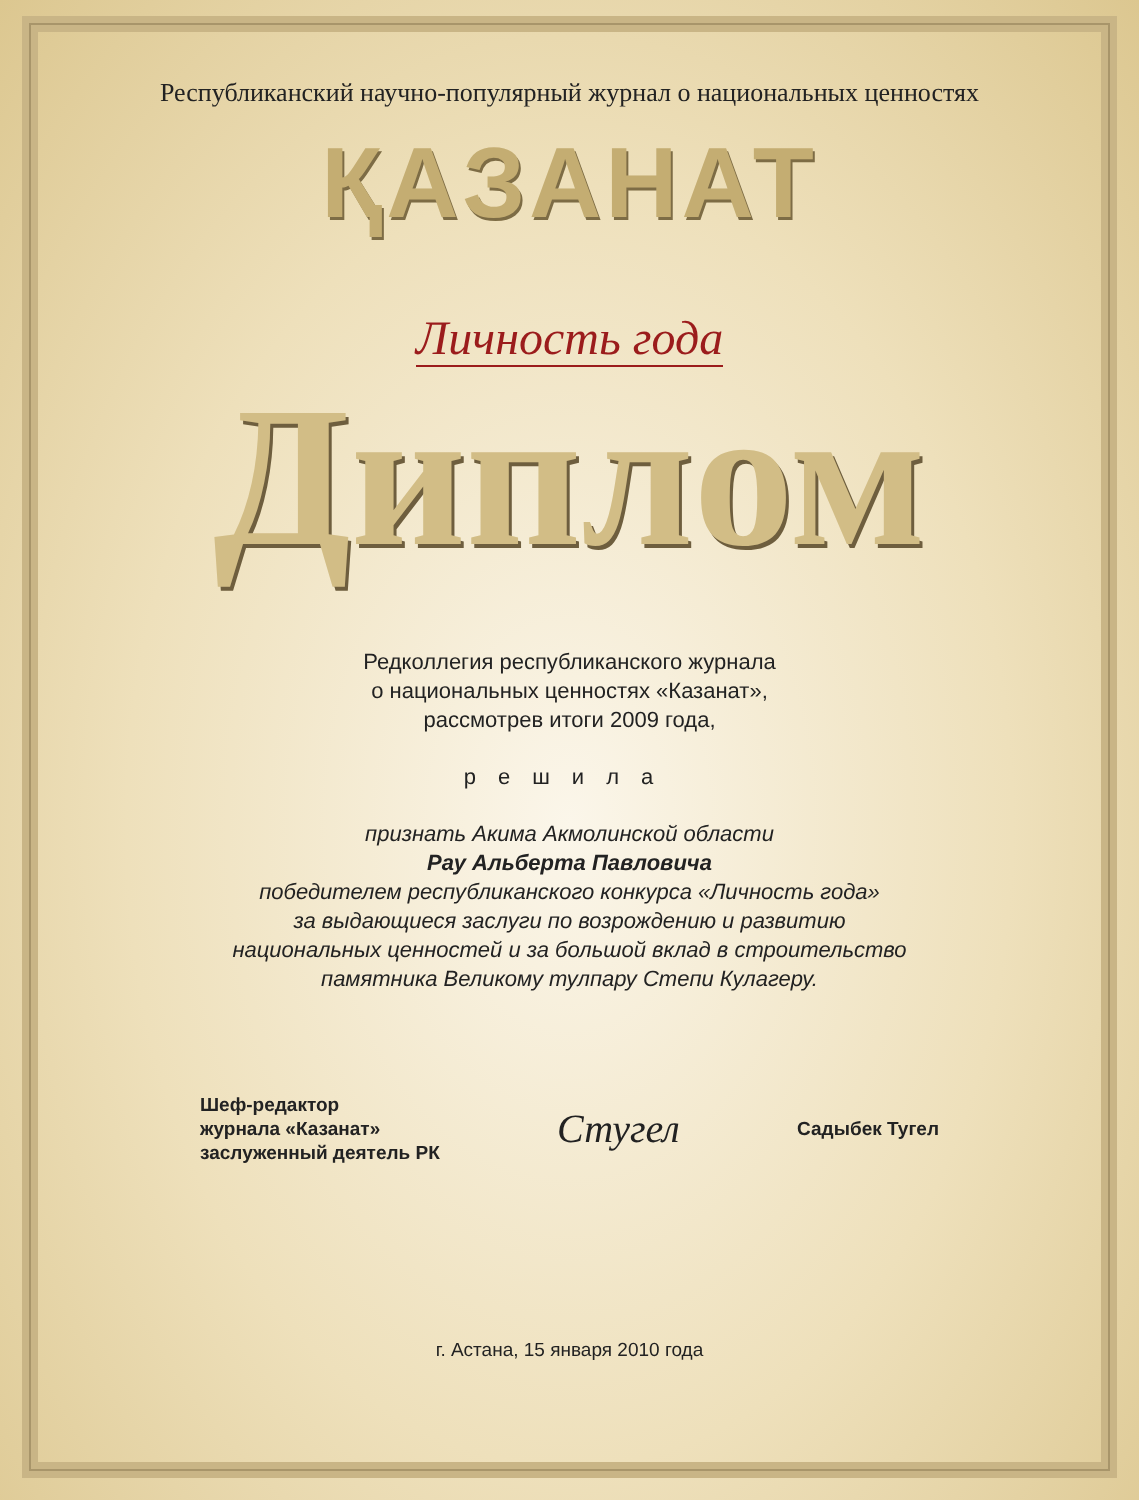Республиканский научно-популярный журнал о национальных ценностях
ҚАЗАНАТ
Личность года
Диплом
Редколлегия республиканского журнала
о национальных ценностях «Казанат»,
рассмотрев итоги 2009 года,
решила
признать Акима Акмолинской области
Рау Альберта Павловича
победителем республиканского конкурса «Личность года»
за выдающиеся заслуги по возрождению и развитию
национальных ценностей и за большой вклад в строительство
памятника Великому тулпару Степи Кулагеру.
Шеф-редактор
журнала «Казанат»
заслуженный деятель РК
Стугел
Садыбек Тугел
г. Астана, 15 января 2010 года